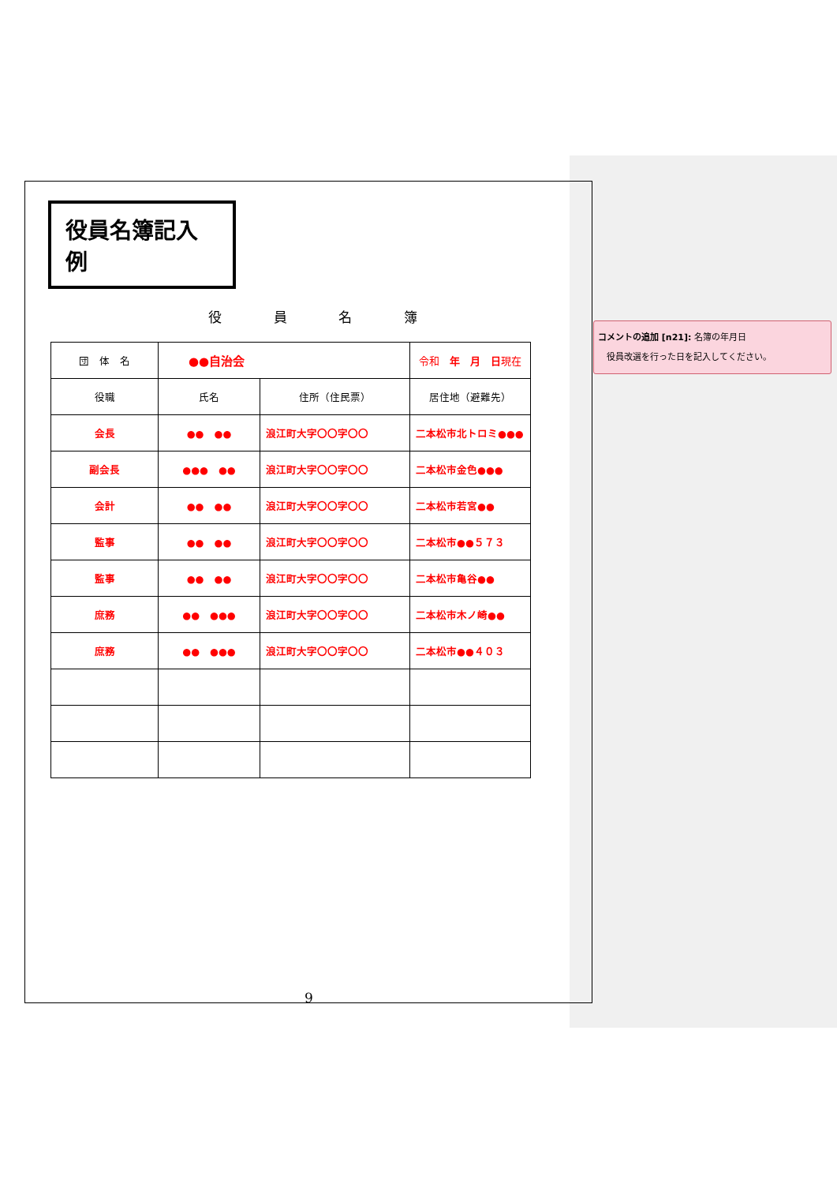役員名簿記入例
役 員 名 簿
| 団 体 名 | ●●自治会 | | 令和 年 月 日 現在 |
| 役職 | 氏名 | 住所（住民票） | 居住地（避難先） |
| 会長 | ●● ●● | 浪江町大字〇〇字〇〇 | 二本松市北トロミ●●● |
| 副会長 | ●●● ●● | 浪江町大字〇〇字〇〇 | 二本松市金色●●● |
| 会計 | ●● ●● | 浪江町大字〇〇字〇〇 | 二本松市若宮●● |
| 監事 | ●● ●● | 浪江町大字〇〇字〇〇 | 二本松市●●５７３ |
| 監事 | ●● ●● | 浪江町大字〇〇字〇〇 | 二本松市亀谷●● |
| 庶務 | ●● ●●● | 浪江町大字〇〇字〇〇 | 二本松市木ノ崎●● |
| 庶務 | ●● ●●● | 浪江町大字〇〇字〇〇 | 二本松市●●４０３ |
9
コメントの追加 [n21]: 名簿の年月日
　役員改選を行った日を記入してください。